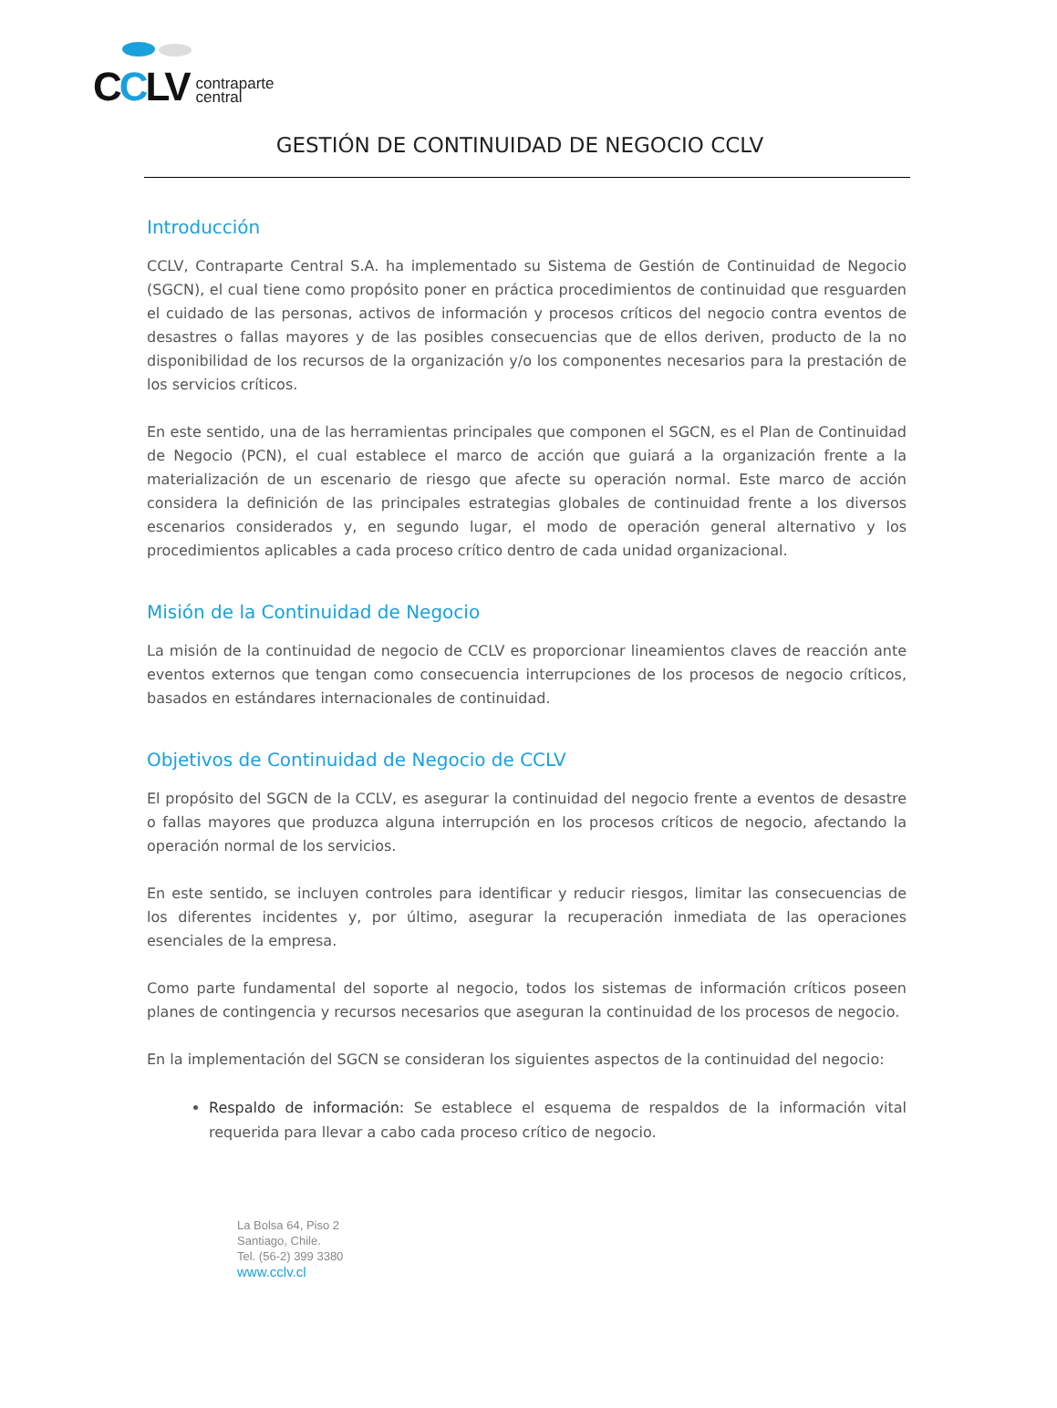CCLV
contraparte
central
GESTIÓN DE CONTINUIDAD DE NEGOCIO CCLV
Introducción
CCLV, Contraparte Central S.A. ha implementado su Sistema de Gestión de Continuidad de Negocio (SGCN), el cual tiene como propósito poner en práctica procedimientos de continuidad que resguarden el cuidado de las personas, activos de información y procesos críticos del negocio contra eventos de desastres o fallas mayores y de las posibles consecuencias que de ellos deriven, producto de la no disponibilidad de los recursos de la organización y/o los componentes necesarios para la prestación de los servicios críticos.
En este sentido, una de las herramientas principales que componen el SGCN, es el Plan de Continuidad de Negocio (PCN), el cual establece el marco de acción que guiará a la organización frente a la materialización de un escenario de riesgo que afecte su operación normal. Este marco de acción considera la definición de las principales estrategias globales de continuidad frente a los diversos escenarios considerados y, en segundo lugar, el modo de operación general alternativo y los procedimientos aplicables a cada proceso crítico dentro de cada unidad organizacional.
Misión de la Continuidad de Negocio
La misión de la continuidad de negocio de CCLV es proporcionar lineamientos claves de reacción ante eventos externos que tengan como consecuencia interrupciones de los procesos de negocio críticos, basados en estándares internacionales de continuidad.
Objetivos de Continuidad de Negocio de CCLV
El propósito del SGCN de la CCLV, es asegurar la continuidad del negocio frente a eventos de desastre o fallas mayores que produzca alguna interrupción en los procesos críticos de negocio, afectando la operación normal de los servicios.
En este sentido, se incluyen controles para identificar y reducir riesgos, limitar las consecuencias de los diferentes incidentes y, por último, asegurar la recuperación inmediata de las operaciones esenciales de la empresa.
Como parte fundamental del soporte al negocio, todos los sistemas de información críticos poseen planes de contingencia y recursos necesarios que aseguran la continuidad de los procesos de negocio.
En la implementación del SGCN se consideran los siguientes aspectos de la continuidad del negocio:
Respaldo de información: Se establece el esquema de respaldos de la información vital requerida para llevar a cabo cada proceso crítico de negocio.
La Bolsa 64, Piso 2
Santiago, Chile.
Tel. (56-2) 399 3380
www.cclv.cl